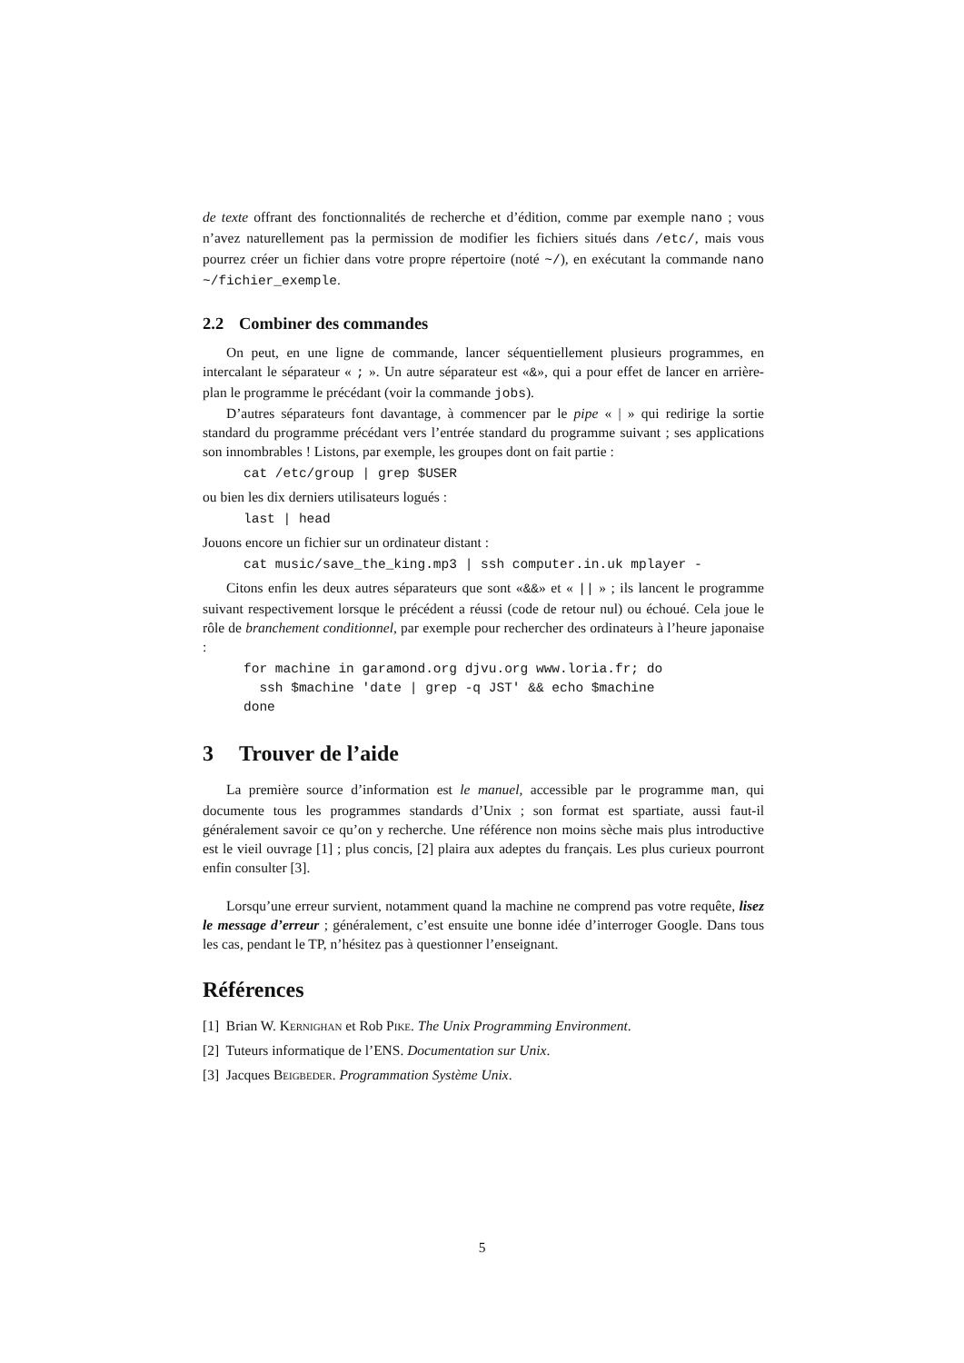de texte offrant des fonctionnalités de recherche et d’édition, comme par exemple nano ; vous n’avez naturellement pas la permission de modifier les fichiers situés dans /etc/, mais vous pourrez créer un fichier dans votre propre répertoire (noté ~/), en exécutant la commande nano ~/fichier_exemple.
2.2 Combiner des commandes
On peut, en une ligne de commande, lancer séquentiellement plusieurs programmes, en intercalant le séparateur « ; ». Un autre séparateur est «&», qui a pour effet de lancer en arrière-plan le programme le précédant (voir la commande jobs).
D’autres séparateurs font davantage, à commencer par le pipe « | » qui redirige la sortie standard du programme précédant vers l’entrée standard du programme suivant ; ses applications son innombrables ! Listons, par exemple, les groupes dont on fait partie :
cat /etc/group | grep $USER
ou bien les dix derniers utilisateurs logués :
last | head
Jouons encore un fichier sur un ordinateur distant :
cat music/save_the_king.mp3 | ssh computer.in.uk mplayer -
Citons enfin les deux autres séparateurs que sont «&&» et « || » ; ils lancent le programme suivant respectivement lorsque le précédent a réussi (code de retour nul) ou échoué. Cela joue le rôle de branchement conditionnel, par exemple pour rechercher des ordinateurs à l’heure japonaise :
for machine in garamond.org djvu.org www.loria.fr; do
  ssh $machine 'date | grep -q JST' && echo $machine
done
3 Trouver de l’aide
La première source d’information est le manuel, accessible par le programme man, qui documente tous les programmes standards d’Unix ; son format est spartiate, aussi faut-il généralement savoir ce qu’on y recherche. Une référence non moins sèche mais plus introductive est le vieil ouvrage [1] ; plus concis, [2] plaira aux adeptes du français. Les plus curieux pourront enfin consulter [3].
Lorsqu’une erreur survient, notamment quand la machine ne comprend pas votre requête, lisez le message d’erreur ; généralement, c’est ensuite une bonne idée d’interroger Google. Dans tous les cas, pendant le TP, n’hésitez pas à questionner l’enseignant.
Références
[1] Brian W. Kernighan et Rob Pike. The Unix Programming Environment.
[2] Tuteurs informatique de l’ENS. Documentation sur Unix.
[3] Jacques Beigbeder. Programmation Système Unix.
5